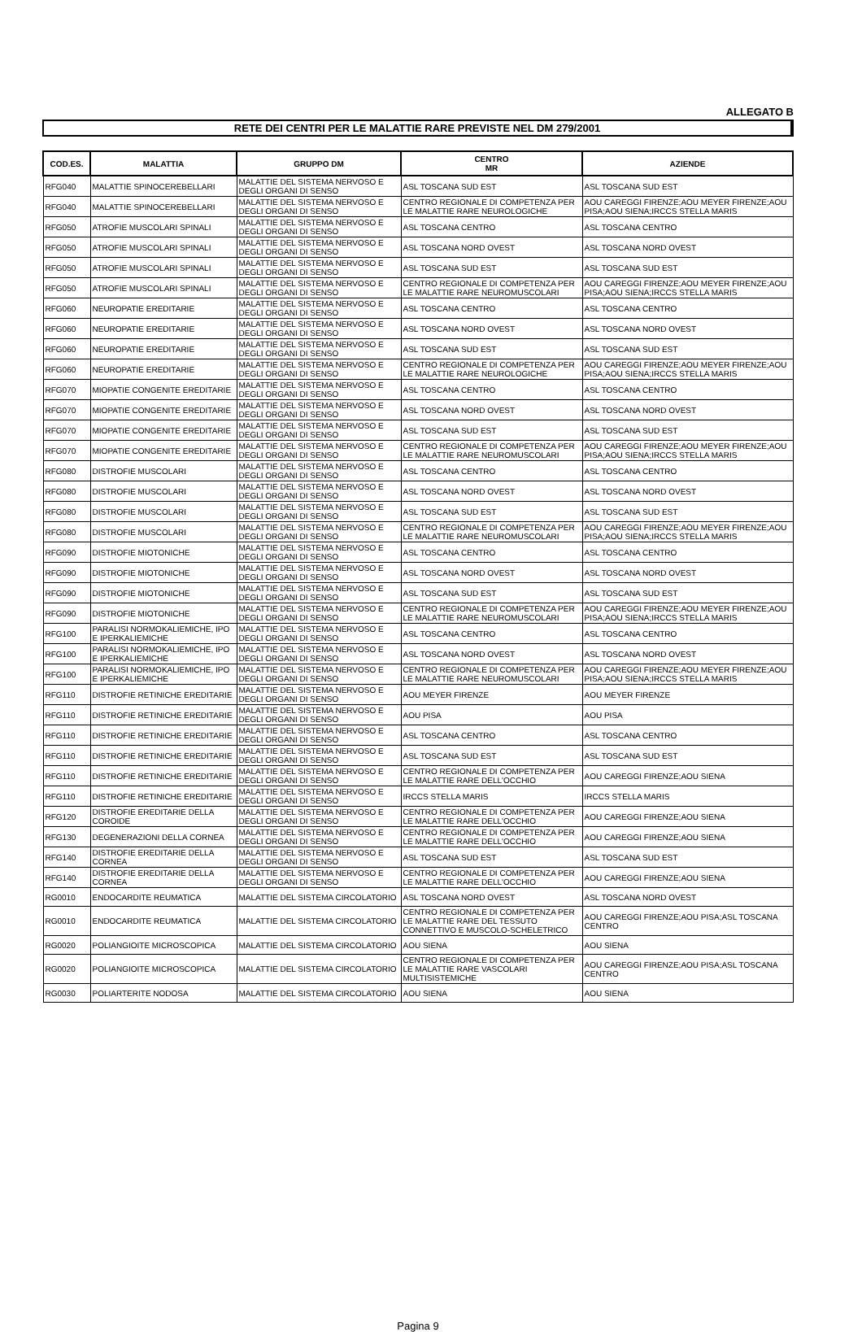ALLEGATO B
RETE DEI CENTRI PER LE MALATTIE RARE PREVISTE NEL DM 279/2001
| COD.ES. | MALATTIA | GRUPPO DM | CENTRO MR | AZIENDE |
| --- | --- | --- | --- | --- |
| RFG040 | MALATTIE SPINOCEREBELLARI | MALATTIE DEL SISTEMA NERVOSO E DEGLI ORGANI DI SENSO | ASL TOSCANA SUD EST | ASL TOSCANA SUD EST |
| RFG040 | MALATTIE SPINOCEREBELLARI | MALATTIE DEL SISTEMA NERVOSO E DEGLI ORGANI DI SENSO | CENTRO REGIONALE DI COMPETENZA PER LE MALATTIE RARE NEUROLOGICHE | AOU CAREGGI FIRENZE;AOU MEYER FIRENZE;AOU PISA;AOU SIENA;IRCCS STELLA MARIS |
| RFG050 | ATROFIE MUSCOLARI SPINALI | MALATTIE DEL SISTEMA NERVOSO E DEGLI ORGANI DI SENSO | ASL TOSCANA CENTRO | ASL TOSCANA CENTRO |
| RFG050 | ATROFIE MUSCOLARI SPINALI | MALATTIE DEL SISTEMA NERVOSO E DEGLI ORGANI DI SENSO | ASL TOSCANA NORD OVEST | ASL TOSCANA NORD OVEST |
| RFG050 | ATROFIE MUSCOLARI SPINALI | MALATTIE DEL SISTEMA NERVOSO E DEGLI ORGANI DI SENSO | ASL TOSCANA SUD EST | ASL TOSCANA SUD EST |
| RFG050 | ATROFIE MUSCOLARI SPINALI | MALATTIE DEL SISTEMA NERVOSO E DEGLI ORGANI DI SENSO | CENTRO REGIONALE DI COMPETENZA PER LE MALATTIE RARE NEUROMUSCOLARI | AOU CAREGGI FIRENZE;AOU MEYER FIRENZE;AOU PISA;AOU SIENA;IRCCS STELLA MARIS |
| RFG060 | NEUROPATIE EREDITARIE | MALATTIE DEL SISTEMA NERVOSO E DEGLI ORGANI DI SENSO | ASL TOSCANA CENTRO | ASL TOSCANA CENTRO |
| RFG060 | NEUROPATIE EREDITARIE | MALATTIE DEL SISTEMA NERVOSO E DEGLI ORGANI DI SENSO | ASL TOSCANA NORD OVEST | ASL TOSCANA NORD OVEST |
| RFG060 | NEUROPATIE EREDITARIE | MALATTIE DEL SISTEMA NERVOSO E DEGLI ORGANI DI SENSO | ASL TOSCANA SUD EST | ASL TOSCANA SUD EST |
| RFG060 | NEUROPATIE EREDITARIE | MALATTIE DEL SISTEMA NERVOSO E DEGLI ORGANI DI SENSO | CENTRO REGIONALE DI COMPETENZA PER LE MALATTIE RARE NEUROLOGICHE | AOU CAREGGI FIRENZE;AOU MEYER FIRENZE;AOU PISA;AOU SIENA;IRCCS STELLA MARIS |
| RFG070 | MIOPATIE CONGENITE EREDITARIE | MALATTIE DEL SISTEMA NERVOSO E DEGLI ORGANI DI SENSO | ASL TOSCANA CENTRO | ASL TOSCANA CENTRO |
| RFG070 | MIOPATIE CONGENITE EREDITARIE | MALATTIE DEL SISTEMA NERVOSO E DEGLI ORGANI DI SENSO | ASL TOSCANA NORD OVEST | ASL TOSCANA NORD OVEST |
| RFG070 | MIOPATIE CONGENITE EREDITARIE | MALATTIE DEL SISTEMA NERVOSO E DEGLI ORGANI DI SENSO | ASL TOSCANA SUD EST | ASL TOSCANA SUD EST |
| RFG070 | MIOPATIE CONGENITE EREDITARIE | MALATTIE DEL SISTEMA NERVOSO E DEGLI ORGANI DI SENSO | CENTRO REGIONALE DI COMPETENZA PER LE MALATTIE RARE NEUROMUSCOLARI | AOU CAREGGI FIRENZE;AOU MEYER FIRENZE;AOU PISA;AOU SIENA;IRCCS STELLA MARIS |
| RFG080 | DISTROFIE MUSCOLARI | MALATTIE DEL SISTEMA NERVOSO E DEGLI ORGANI DI SENSO | ASL TOSCANA CENTRO | ASL TOSCANA CENTRO |
| RFG080 | DISTROFIE MUSCOLARI | MALATTIE DEL SISTEMA NERVOSO E DEGLI ORGANI DI SENSO | ASL TOSCANA NORD OVEST | ASL TOSCANA NORD OVEST |
| RFG080 | DISTROFIE MUSCOLARI | MALATTIE DEL SISTEMA NERVOSO E DEGLI ORGANI DI SENSO | ASL TOSCANA SUD EST | ASL TOSCANA SUD EST |
| RFG080 | DISTROFIE MUSCOLARI | MALATTIE DEL SISTEMA NERVOSO E DEGLI ORGANI DI SENSO | CENTRO REGIONALE DI COMPETENZA PER LE MALATTIE RARE NEUROMUSCOLARI | AOU CAREGGI FIRENZE;AOU MEYER FIRENZE;AOU PISA;AOU SIENA;IRCCS STELLA MARIS |
| RFG090 | DISTROFIE MIOTONICHE | MALATTIE DEL SISTEMA NERVOSO E DEGLI ORGANI DI SENSO | ASL TOSCANA CENTRO | ASL TOSCANA CENTRO |
| RFG090 | DISTROFIE MIOTONICHE | MALATTIE DEL SISTEMA NERVOSO E DEGLI ORGANI DI SENSO | ASL TOSCANA NORD OVEST | ASL TOSCANA NORD OVEST |
| RFG090 | DISTROFIE MIOTONICHE | MALATTIE DEL SISTEMA NERVOSO E DEGLI ORGANI DI SENSO | ASL TOSCANA SUD EST | ASL TOSCANA SUD EST |
| RFG090 | DISTROFIE MIOTONICHE | MALATTIE DEL SISTEMA NERVOSO E DEGLI ORGANI DI SENSO | CENTRO REGIONALE DI COMPETENZA PER LE MALATTIE RARE NEUROMUSCOLARI | AOU CAREGGI FIRENZE;AOU MEYER FIRENZE;AOU PISA;AOU SIENA;IRCCS STELLA MARIS |
| RFG100 | PARALISI NORMOKALIEMICHE, IPO E IPERKALIEMICHE | MALATTIE DEL SISTEMA NERVOSO E DEGLI ORGANI DI SENSO | ASL TOSCANA CENTRO | ASL TOSCANA CENTRO |
| RFG100 | PARALISI NORMOKALIEMICHE, IPO E IPERKALIEMICHE | MALATTIE DEL SISTEMA NERVOSO E DEGLI ORGANI DI SENSO | ASL TOSCANA NORD OVEST | ASL TOSCANA NORD OVEST |
| RFG100 | PARALISI NORMOKALIEMICHE, IPO E IPERKALIEMICHE | MALATTIE DEL SISTEMA NERVOSO E DEGLI ORGANI DI SENSO | CENTRO REGIONALE DI COMPETENZA PER LE MALATTIE RARE NEUROMUSCOLARI | AOU CAREGGI FIRENZE;AOU MEYER FIRENZE;AOU PISA;AOU SIENA;IRCCS STELLA MARIS |
| RFG110 | DISTROFIE RETINICHE EREDITARIE | MALATTIE DEL SISTEMA NERVOSO E DEGLI ORGANI DI SENSO | AOU MEYER FIRENZE | AOU MEYER FIRENZE |
| RFG110 | DISTROFIE RETINICHE EREDITARIE | MALATTIE DEL SISTEMA NERVOSO E DEGLI ORGANI DI SENSO | AOU PISA | AOU PISA |
| RFG110 | DISTROFIE RETINICHE EREDITARIE | MALATTIE DEL SISTEMA NERVOSO E DEGLI ORGANI DI SENSO | ASL TOSCANA CENTRO | ASL TOSCANA CENTRO |
| RFG110 | DISTROFIE RETINICHE EREDITARIE | MALATTIE DEL SISTEMA NERVOSO E DEGLI ORGANI DI SENSO | ASL TOSCANA SUD EST | ASL TOSCANA SUD EST |
| RFG110 | DISTROFIE RETINICHE EREDITARIE | MALATTIE DEL SISTEMA NERVOSO E DEGLI ORGANI DI SENSO | CENTRO REGIONALE DI COMPETENZA PER LE MALATTIE RARE DELL'OCCHIO | AOU CAREGGI FIRENZE;AOU SIENA |
| RFG110 | DISTROFIE RETINICHE EREDITARIE | MALATTIE DEL SISTEMA NERVOSO E DEGLI ORGANI DI SENSO | IRCCS STELLA MARIS | IRCCS STELLA MARIS |
| RFG120 | DISTROFIE EREDITARIE DELLA COROIDE | MALATTIE DEL SISTEMA NERVOSO E DEGLI ORGANI DI SENSO | CENTRO REGIONALE DI COMPETENZA PER LE MALATTIE RARE DELL'OCCHIO | AOU CAREGGI FIRENZE;AOU SIENA |
| RFG130 | DEGENERAZIONI DELLA CORNEA | MALATTIE DEL SISTEMA NERVOSO E DEGLI ORGANI DI SENSO | CENTRO REGIONALE DI COMPETENZA PER LE MALATTIE RARE DELL'OCCHIO | AOU CAREGGI FIRENZE;AOU SIENA |
| RFG140 | DISTROFIE EREDITARIE DELLA CORNEA | MALATTIE DEL SISTEMA NERVOSO E DEGLI ORGANI DI SENSO | ASL TOSCANA SUD EST | ASL TOSCANA SUD EST |
| RFG140 | DISTROFIE EREDITARIE DELLA CORNEA | MALATTIE DEL SISTEMA NERVOSO E DEGLI ORGANI DI SENSO | CENTRO REGIONALE DI COMPETENZA PER LE MALATTIE RARE DELL'OCCHIO | AOU CAREGGI FIRENZE;AOU SIENA |
| RG0010 | ENDOCARDITE REUMATICA | MALATTIE DEL SISTEMA CIRCOLATORIO | ASL TOSCANA NORD OVEST | ASL TOSCANA NORD OVEST |
| RG0010 | ENDOCARDITE REUMATICA | MALATTIE DEL SISTEMA CIRCOLATORIO | CENTRO REGIONALE DI COMPETENZA PER LE MALATTIE RARE DEL TESSUTO CONNETTIVO E MUSCOLO-SCHELETRICO | AOU CAREGGI FIRENZE;AOU PISA;ASL TOSCANA CENTRO |
| RG0020 | POLIANGIOITE MICROSCOPICA | MALATTIE DEL SISTEMA CIRCOLATORIO | AOU SIENA | AOU SIENA |
| RG0020 | POLIANGIOITE MICROSCOPICA | MALATTIE DEL SISTEMA CIRCOLATORIO | CENTRO REGIONALE DI COMPETENZA PER LE MALATTIE RARE VASCOLARI MULTISISTEMICHE | AOU CAREGGI FIRENZE;AOU PISA;ASL TOSCANA CENTRO |
| RG0030 | POLIARTERITE NODOSA | MALATTIE DEL SISTEMA CIRCOLATORIO | AOU SIENA | AOU SIENA |
Pagina 9